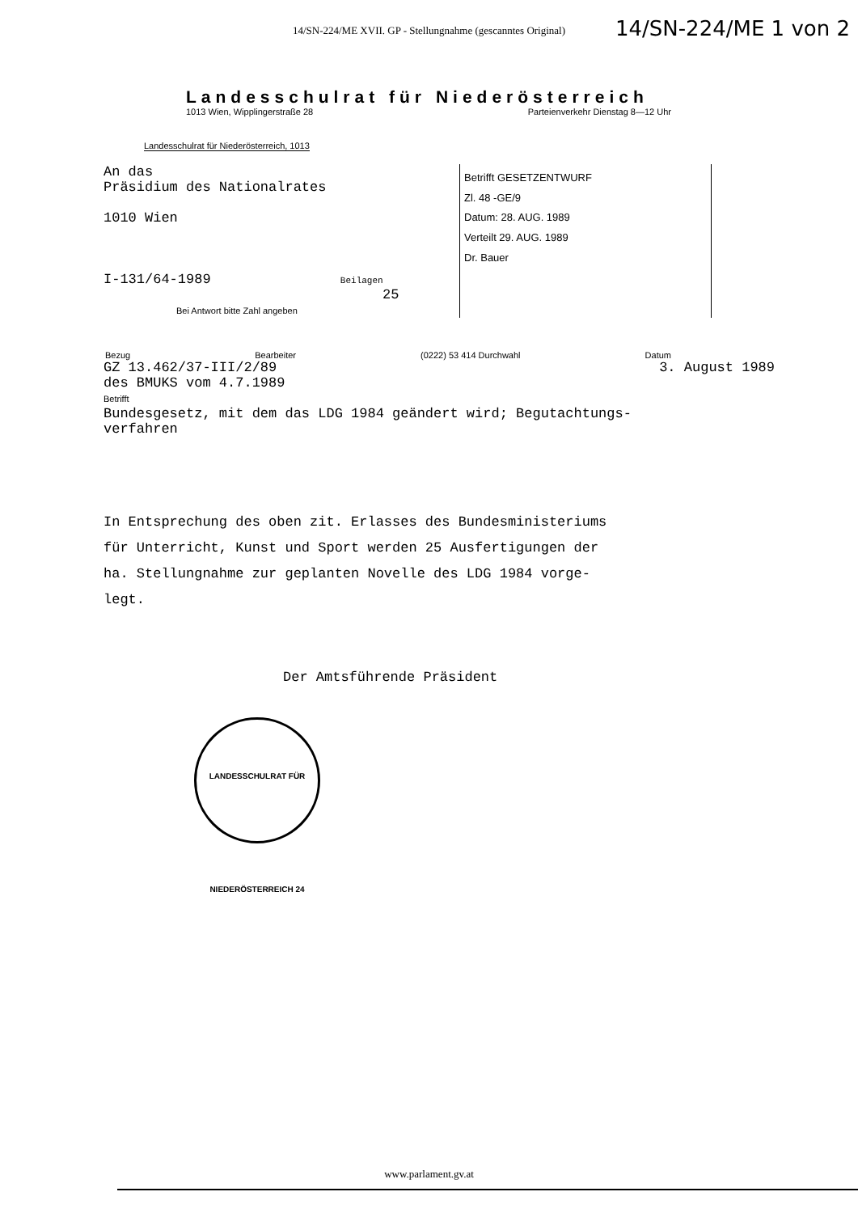14/SN-224/ME XVII. GP - Stellungnahme (gescanntes Original)
14/SN-224/ME 1 von 2
Landesschulrat für Niederösterreich
1013 Wien, Wipplingerstraße 28 Parteienverkehr Dienstag 8—12 Uhr
Landesschulrat für Niederösterreich, 1013
An das
Präsidium des Nationalrates
1010 Wien
I-131/64-1989 Beilagen
25
Bei Antwort bitte Zahl angeben
Betrifft GESETZENTWURF
Zl. 48 -GE/9
Datum: 28. AUG. 1989
Verteilt 29. AUG. 1989
Dr. Bauer
Bezug Bearbeiter (0222) 53 414 Durchwahl Datum
GZ 13.462/37-III/2/89 3. August 1989
des BMUKS vom 4.7.1989
Betrifft
Bundesgesetz, mit dem das LDG 1984 geändert wird; Begutachtungs-
verfahren
In Entsprechung des oben zit. Erlasses des Bundesministeriums
für Unterricht, Kunst und Sport werden 25 Ausfertigungen der
ha. Stellungnahme zur geplanten Novelle des LDG 1984 vorge-
legt.
Der Amtsführende Präsident
LANDESSCHULRAT FÜR NIEDERÖSTERREICH 24
www.parlament.gv.at